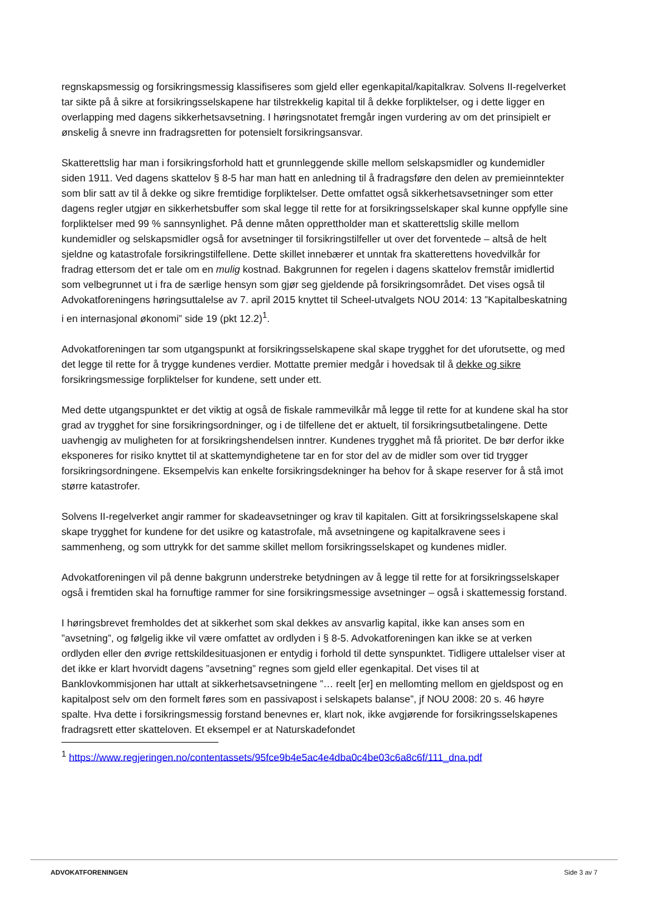regnskapsmessig og forsikringsmessig klassifiseres som gjeld eller egenkapital/kapitalkrav. Solvens II-regelverket tar sikte på å sikre at forsikringsselskapene har tilstrekkelig kapital til å dekke forpliktelser, og i dette ligger en overlapping med dagens sikkerhetsavsetning. I høringsnotatet fremgår ingen vurdering av om det prinsipielt er ønskelig å snevre inn fradragsretten for potensielt forsikringsansvar.
Skatterettslig har man i forsikringsforhold hatt et grunnleggende skille mellom selskapsmidler og kundemidler siden 1911. Ved dagens skattelov § 8-5 har man hatt en anledning til å fradragsføre den delen av premieinntekter som blir satt av til å dekke og sikre fremtidige forpliktelser. Dette omfattet også sikkerhetsavsetninger som etter dagens regler utgjør en sikkerhetsbuffer som skal legge til rette for at forsikringsselskaper skal kunne oppfylle sine forpliktelser med 99 % sannsynlighet. På denne måten opprettholder man et skatterettslig skille mellom kundemidler og selskapsmidler også for avsetninger til forsikringstilfeller ut over det forventede – altså de helt sjeldne og katastrofale forsikringstilfellene. Dette skillet innebærer et unntak fra skatterettens hovedvilkår for fradrag ettersom det er tale om en mulig kostnad. Bakgrunnen for regelen i dagens skattelov fremstår imidlertid som velbegrunnet ut i fra de særlige hensyn som gjør seg gjeldende på forsikringsområdet. Det vises også til Advokatforeningens høringsuttalelse av 7. april 2015 knyttet til Scheel-utvalgets NOU 2014: 13 ”Kapitalbeskatning i en internasjonal økonomi” side 19 (pkt 12.2)<sup>1</sup>.
Advokatforeningen tar som utgangspunkt at forsikringsselskapene skal skape trygghet for det uforutsette, og med det legge til rette for å trygge kundenes verdier. Mottatte premier medgår i hovedsak til å dekke og sikre forsikringsmessige forpliktelser for kundene, sett under ett.
Med dette utgangspunktet er det viktig at også de fiskale rammevilkår må legge til rette for at kundene skal ha stor grad av trygghet for sine forsikringsordninger, og i de tilfellene det er aktuelt, til forsikringsutbetalingene. Dette uavhengig av muligheten for at forsikringshendelsen inntrer. Kundenes trygghet må få prioritet. De bør derfor ikke eksponeres for risiko knyttet til at skattemyndighetene tar en for stor del av de midler som over tid trygger forsikringsordningene. Eksempelvis kan enkelte forsikringsdekninger ha behov for å skape reserver for å stå imot større katastrofer.
Solvens II-regelverket angir rammer for skadeavsetninger og krav til kapitalen. Gitt at forsikringsselskapene skal skape trygghet for kundene for det usikre og katastrofale, må avsetningene og kapitalkravene sees i sammenheng, og som uttrykk for det samme skillet mellom forsikringsselskapet og kundenes midler.
Advokatforeningen vil på denne bakgrunn understreke betydningen av å legge til rette for at forsikringsselskaper også i fremtiden skal ha fornuftige rammer for sine forsikringsmessige avsetninger – også i skattemessig forstand.
I høringsbrevet fremholdes det at sikkerhet som skal dekkes av ansvarlig kapital, ikke kan anses som en ”avsetning”, og følgelig ikke vil være omfattet av ordlyden i § 8-5. Advokatforeningen kan ikke se at verken ordlyden eller den øvrige rettskildesituasjonen er entydig i forhold til dette synspunktet. Tidligere uttalelser viser at det ikke er klart hvorvidt dagens ”avsetning” regnes som gjeld eller egenkapital. Det vises til at Banklovkommisjonen har uttalt at sikkerhetsavsetningene ”… reelt [er] en mellomting mellom en gjeldspost og en kapitalpost selv om den formelt føres som en passivapost i selskapets balanse”, jf NOU 2008: 20 s. 46 høyre spalte. Hva dette i forsikringsmessig forstand benevnes er, klart nok, ikke avgjørende for forsikringsselskapenes fradragsrett etter skatteloven. Et eksempel er at Naturskadefondet
<sup>1</sup> https://www.regjeringen.no/contentassets/95fce9b4e5ac4e4dba0c4be03c6a8c6f/111_dna.pdf
ADVOKATFORENINGEN Side 3 av 7